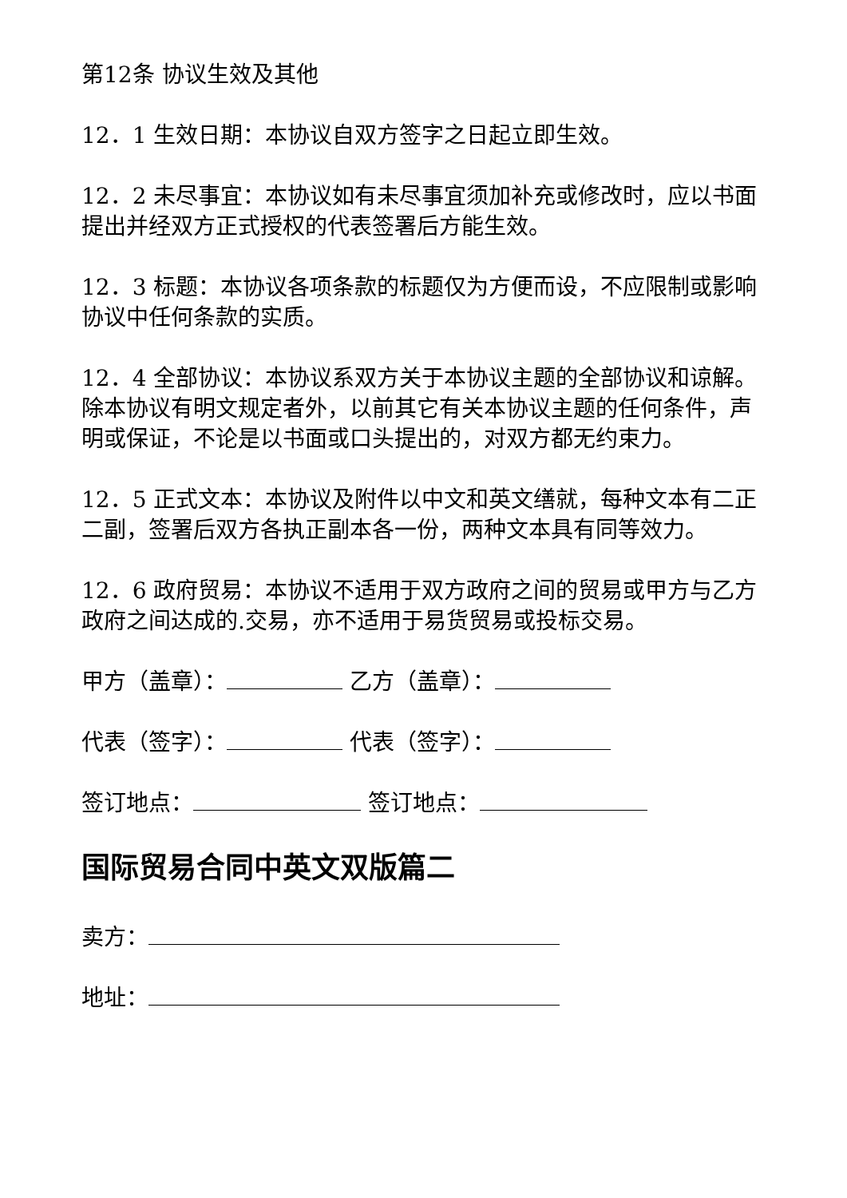第12条 协议生效及其他
12．1 生效日期：本协议自双方签字之日起立即生效。
12．2 未尽事宜：本协议如有未尽事宜须加补充或修改时，应以书面提出并经双方正式授权的代表签署后方能生效。
12．3 标题：本协议各项条款的标题仅为方便而设，不应限制或影响协议中任何条款的实质。
12．4 全部协议：本协议系双方关于本协议主题的全部协议和谅解。除本协议有明文规定者外，以前其它有关本协议主题的任何条件，声明或保证，不论是以书面或口头提出的，对双方都无约束力。
12．5 正式文本：本协议及附件以中文和英文缮就，每种文本有二正二副，签署后双方各执正副本各一份，两种文本具有同等效力。
12．6 政府贸易：本协议不适用于双方政府之间的贸易或甲方与乙方政府之间达成的.交易，亦不适用于易货贸易或投标交易。
甲方（盖章）： 乙方（盖章）：
代表（签字）： 代表（签字）：
签订地点： 签订地点：
国际贸易合同中英文双版篇二
卖方：
地址：